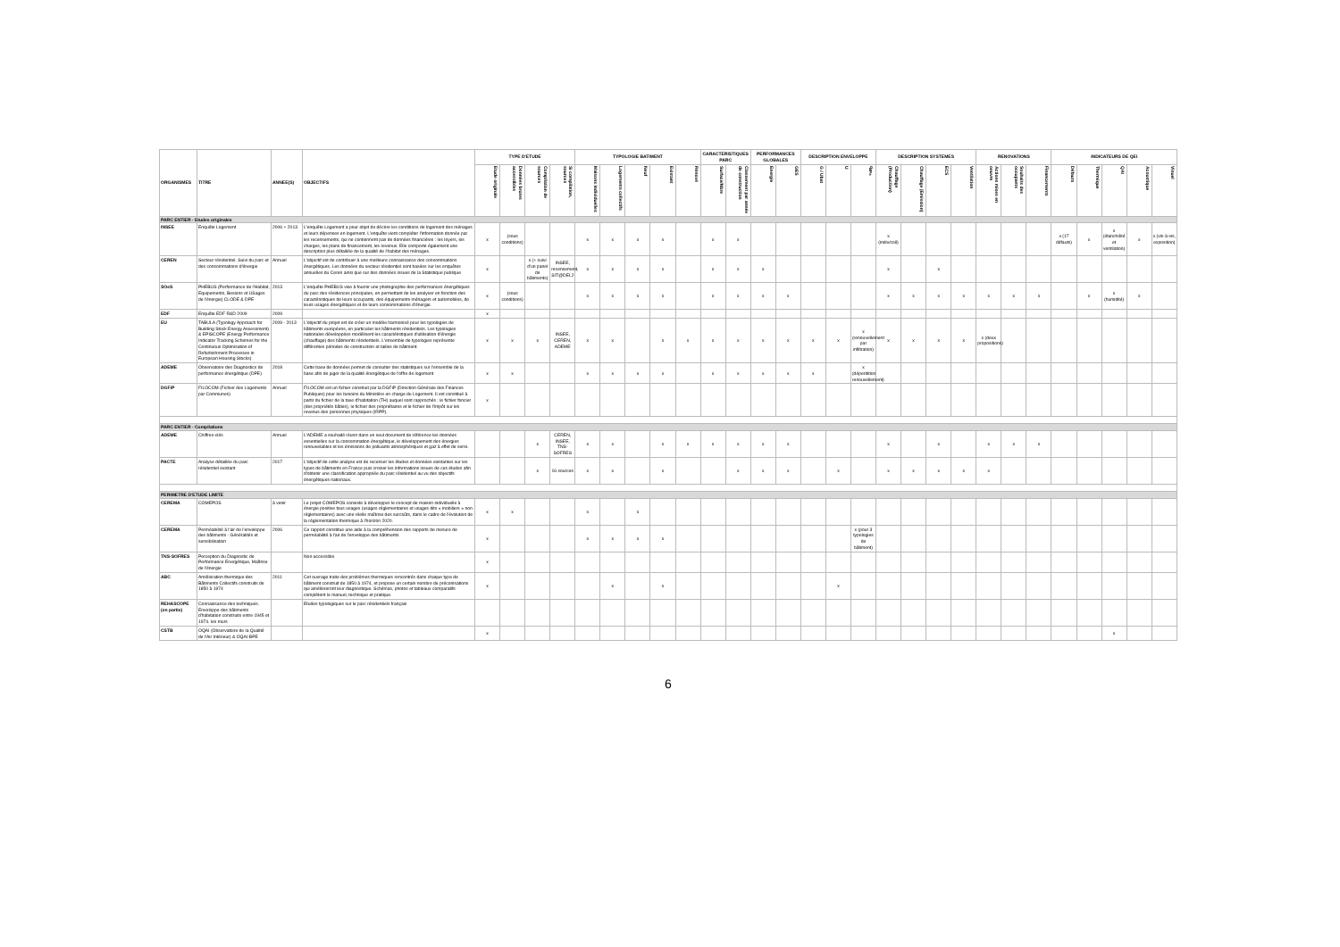| ORGANISMES | TITRE | ANNEE(S) | OBJECTIFS | TYPE D'ETUDE | | | | TYPOLOGIE BATIMENT | | | | | CARACTERISTIQUES PARC | | PERFORMANCES GLOBALES | | DESCRIPTION ENVELOPPE | | | DESCRIPTION SYSTEMES | | | | RENOVATIONS | | | INDICATEURS DE QEI | | | | |
| --- | --- | --- | --- | --- | --- | --- | --- | --- | --- | --- | --- | --- | --- | --- | --- | --- | --- | --- | --- | --- | --- | --- | --- | --- | --- | --- | --- | --- | --- | --- | --- |
| | | | | Etude originale | Données brutes accessibles | Compilation de sources | Si compilation, sources | Maisons individuelles | Logements collectifs | Neuf | Existant | Rénové | Surface/Nbre | Classement par année de construction | Energie | GES | G / Ubat | U | q<sub>4Pa</sub> | Chauffage (Production) | Chauffage (Emission) | ECS | Ventilation | Actions mises en oeuvre | Souhaits des occupants | Financements | Défauts | Thermique | QAI | Acoustique | Visuel |
| PARC ENTIER - Etudes originales | | | | | | | | | | | | | | | | | | | | | | | | | | | | | | | |
| INSEE | Enquête Logement | 2006 + 2013 | L'enquête Logement a pour objet de décrire les conditions de logement des ménages et leurs dépenses en logement. L'enquête vient compléter l'information donnée par les recensements, qui ne contiennent pas de données financières : les loyers, les charges, les plans de financement, les revenus. Elle comporte également une description plus détaillée de la qualité de l'habitat des ménages. | x | (sous conditions) | | | x | x | x | x | | x | x | | | | | | x (indiv/coll) | | | | | | | x (17 défauts) | x | x (étanchéité et ventilation) | x | x (vis-à-vis, exposition) |
| CEREN | Secteur résidentiel. Suivi du parc et des consommations d'énergie | Annuel | L'objectif est de contribuer à une meilleure connaissance des consommations énergétiques. Les données du secteur résidentiel sont basées sur les enquêtes annuelles du Ceren ainsi que sur des données issues de la Statistique publique | x | | x (+ suivi d'un panel de bâtiments) | INSEE, recensement, SIT@DEL2 | x | x | x | x | | x | x | x | | | | | x | | x | | | | | | | | | |
| SOeS | PHEBUS (Performance de l'Habitat, Equipements, Besoins et USages de l'énergie) CLODE & DPE | 2013 | L'enquête PHEBUS vise à fournir une photographie des performances énergétiques du parc des résidences principales, en permettant de les analyser en fonction des caractéristiques de leurs occupants, des équipements ménagers et automobiles, de leurs usages énergétiques et de leurs consommations d'énergie. | x | (sous conditions) | | | x | x | x | x | | x | x | x | x | | | | x | x | x | x | x | x | x | | x | x (humidité) | x | |
| EDF | Enquête EDF R&D 2009 | 2009 | | x | | | | | | | | | | | | | | | | | | | | | | | | | | | |
| EU | TABULA (Typology Approach for Building Stock Energy Assessment) & EPISCOPE (Energy Performance Indicator Tracking Schemes for the Continuous Optimisation of Refurbishment Processes in European Housing Stocks) | 2009 - 2013 | L'objectif du projet est de créer un modèle harmonisé pour les typologies de bâtiments européens, en particulier les bâtiments résidentiels. Les typologies nationales développées modélisent les caractéristiques d'utilisation d'énergie (chauffage) des bâtiments résidentiels. L'ensemble de typologies représente différentes périodes de construction et tailles de bâtiment. | x | x | x | INSEE, CEREN, ADEME | x | x | | x | x | x | x | x | x | x | x | x (renouvellement par infiltration) | x | x | x | x | x (deux propositions) | | | | | | | |
| ADEME | Observatoire des Diagnostics de performance énergétique (DPE) | 2018 | Cette base de données permet de consulter des statistiques sur l'ensemble de la base afin de juger de la qualité énergétique de l'offre de logement | x | x | | | x | x | x | x | | x | x | x | x | x | | x (déperdition renouvellement) | | | | | | | | | | | | |
| DGFiP | FILOCOM (Fichier des Logements par Communes) | Annuel | FILOCOM est un fichier construit par la DGFiP (Direction Générale des Finances Publiques) pour les besoins du Ministère en charge du Logement. Il est constitué à partir du fichier de la taxe d'habitation (TH) auquel sont rapprochés : le fichier foncier (des propriétés bâties), le fichier des propriétaires et le fichier de l'Impôt sur les revenus des personnes physiques (IRPP). | x | | | | | | | | | | | | | | | | | | | | | | | | | | | |
| PARC ENTIER - Compilations | | | | | | | | | | | | | | | | | | | | | | | | | | | | | | | |
| ADEME | Chiffres-clés | Annuel | L'ADEME a souhaité réunir dans un seul document de référence les données essentielles sur la consommation énergétique, le développement des énergies renouvelables et les émissions de polluants atmosphériques et gaz à effet de serre. | | | x | CEREN, INSEE, TNS-SOFRES | x | x | | x | x | x | x | x | x | | | | x | | x | | x | x | x | | | | | |
| PACTE | Analyse détaillée du parc résidentiel existant | 2017 | L'objectif de cette analyse est de recenser les études et données existantes sur les types de bâtiments en France puis croiser les informations issues de ces études afin d'obtenir une classification appropriée du parc résidentiel au vu des objectifs énergétiques nationaux. | | | x | 16 sources | x | x | | x | | | x | x | x | | x | | x | x | x | x | x | | | | | | | |
| PERIMETRE D'ETUDE LIMITE | | | | | | | | | | | | | | | | | | | | | | | | | | | | | | | |
| CEREMA | COMEPOS | à venir | Le projet COMEPOS consiste à développer le concept de maison individuelle à énergie positive tous usages (usages réglementaires et usages dits « mobiliers » non réglementaires) avec une réelle maîtrise des surcoûts, dans le cadre de l'évolution de la réglementation thermique à l'horizon 2020. | x | x | | | x | | x | | | | | | | | | | | | | | | | | | | | | |
| CEREMA | Perméabilité à l'air de l'enveloppe des bâtiments - Généralités et sensibilisation | 2006 | Ce rapport constitue une aide à la compréhension des rapports de mesure de perméabilité à l'air de l'enveloppe des bâtiments | x | | | | x | x | x | x | | | | | | | | x (pour 3 typologies de bâtiment) | | | | | | | | | | | | |
| TNS-SOFRES | Perception du Diagnostic de Performance Energétique, Maîtrise de l'énergie | | Non-accessible | x | | | | | | | | | | | | | | | | | | | | | | | | | | | |
| ABC | Amélioration thermique des Bâtiments Collectifs construits de 1850 à 1974 | 2011 | Cet ouvrage traite des problèmes thermiques rencontrés dans chaque type de bâtiment construit de 1850 à 1974, et propose un certain nombre de préconisations qui amélioreront leur diagnostique. Schémas, photos et tableaux comparatifs complètent le manuel, technique et pratique. | x | | | | | x | | x | | | | | | | x | | | | | | | | | | | | | |
| REHASCOPE (en partie) | Connaissance des techniques. Enveloppe des bâtiments d'habitation construits entre 1945 et 1974. les murs | | Etudes typologiques sur le parc résidentiels français | | | | | | | | | | | | | | | | | | | | | | | | | | | | |
| CSTB | OQAI (Observatoire de la Qualité de l'Air Intérieur) & OQAI-BPE | | | x | | | | | | | | | | | | | | | | | | | | | | | | | x | | |
6